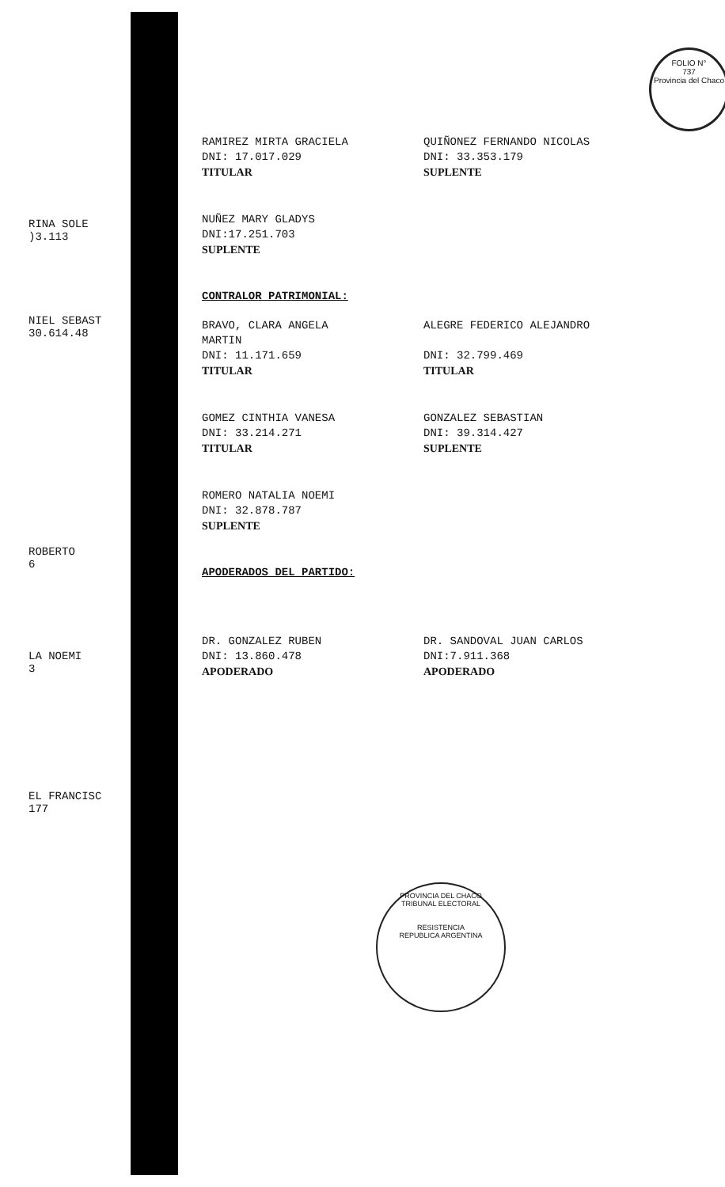RINA SOLE
)3.113
NIEL SEBAST
30.614.48
ROBERTO
6
LA NOEMI
3
EL FRANCISC
177
FOLIO N°
737
Provincia del Chaco
RAMIREZ MIRTA GRACIELA
DNI: 17.017.029
TITULAR
QUIÑONEZ FERNANDO NICOLAS
DNI: 33.353.179
SUPLENTE
NUÑEZ MARY GLADYS
DNI:17.251.703
SUPLENTE
CONTRALOR PATRIMONIAL:
BRAVO, CLARA ANGELA
MARTIN
DNI: 11.171.659
TITULAR
ALEGRE FEDERICO ALEJANDRO
DNI: 32.799.469
TITULAR
GOMEZ CINTHIA VANESA
DNI: 33.214.271
TITULAR
GONZALEZ SEBASTIAN
DNI: 39.314.427
SUPLENTE
ROMERO NATALIA NOEMI
DNI: 32.878.787
SUPLENTE
APODERADOS DEL PARTIDO:
DR. GONZALEZ RUBEN
DNI: 13.860.478
APODERADO
DR. SANDOVAL JUAN CARLOS
DNI:7.911.368
APODERADO
PROVINCIA DEL CHACO
TRIBUNAL ELECTORAL
RESISTENCIA
REPUBLICA ARGENTINA